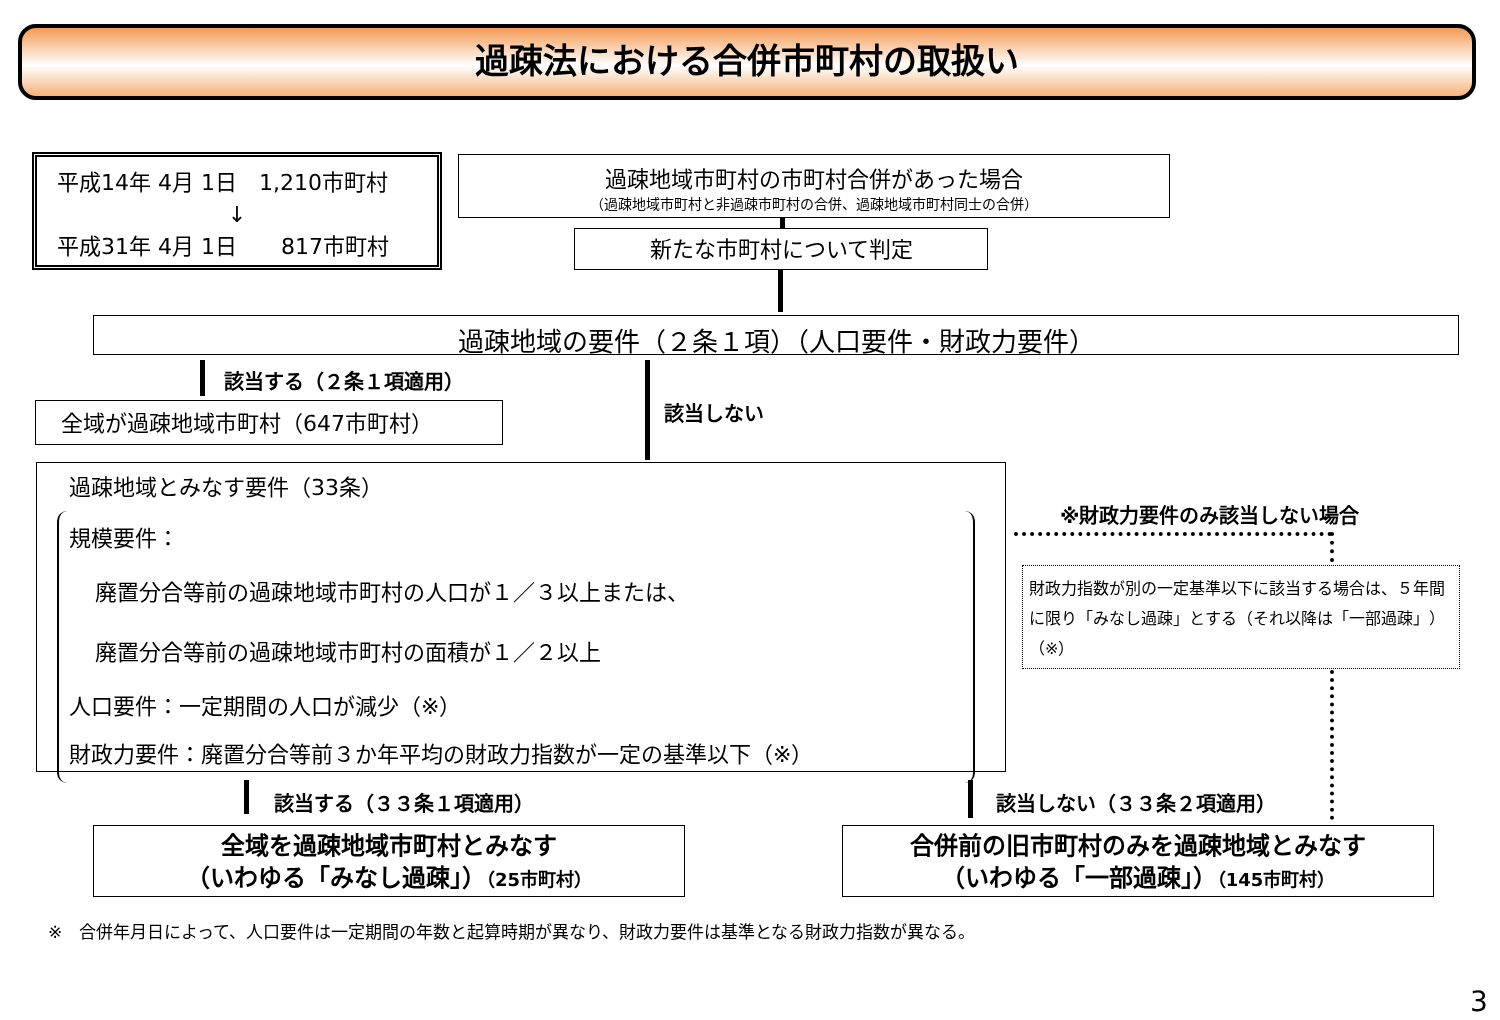過疎法における合併市町村の取扱い
平成14年 4月 1日　1,210市町村
↓
平成31年 4月 1日　　817市町村
過疎地域市町村の市町村合併があった場合
（過疎地域市町村と非過疎市町村の合併、過疎地域市町村同士の合併）
新たな市町村について判定
過疎地域の要件（２条１項）（人口要件・財政力要件）
該当する（２条１項適用）
該当しない
全域が過疎地域市町村（647市町村）
過疎地域とみなす要件（33条）
規模要件：
廃置分合等前の過疎地域市町村の人口が１／３以上または、
廃置分合等前の過疎地域市町村の面積が１／２以上
人口要件：一定期間の人口が減少（※）
財政力要件：廃置分合等前３か年平均の財政力指数が一定の基準以下（※）
※財政力要件のみ該当しない場合
財政力指数が別の一定基準以下に該当する場合は、５年間に限り「みなし過疎」とする（それ以降は「一部過疎」）（※）
該当する（３３条１項適用） 該当しない（３３条２項適用）
全域を過疎地域市町村とみなす
（いわゆる「みなし過疎」）（25市町村）
合併前の旧市町村のみを過疎地域とみなす
（いわゆる「一部過疎」）（145市町村）
※　合併年月日によって、人口要件は一定期間の年数と起算時期が異なり、財政力要件は基準となる財政力指数が異なる。
3